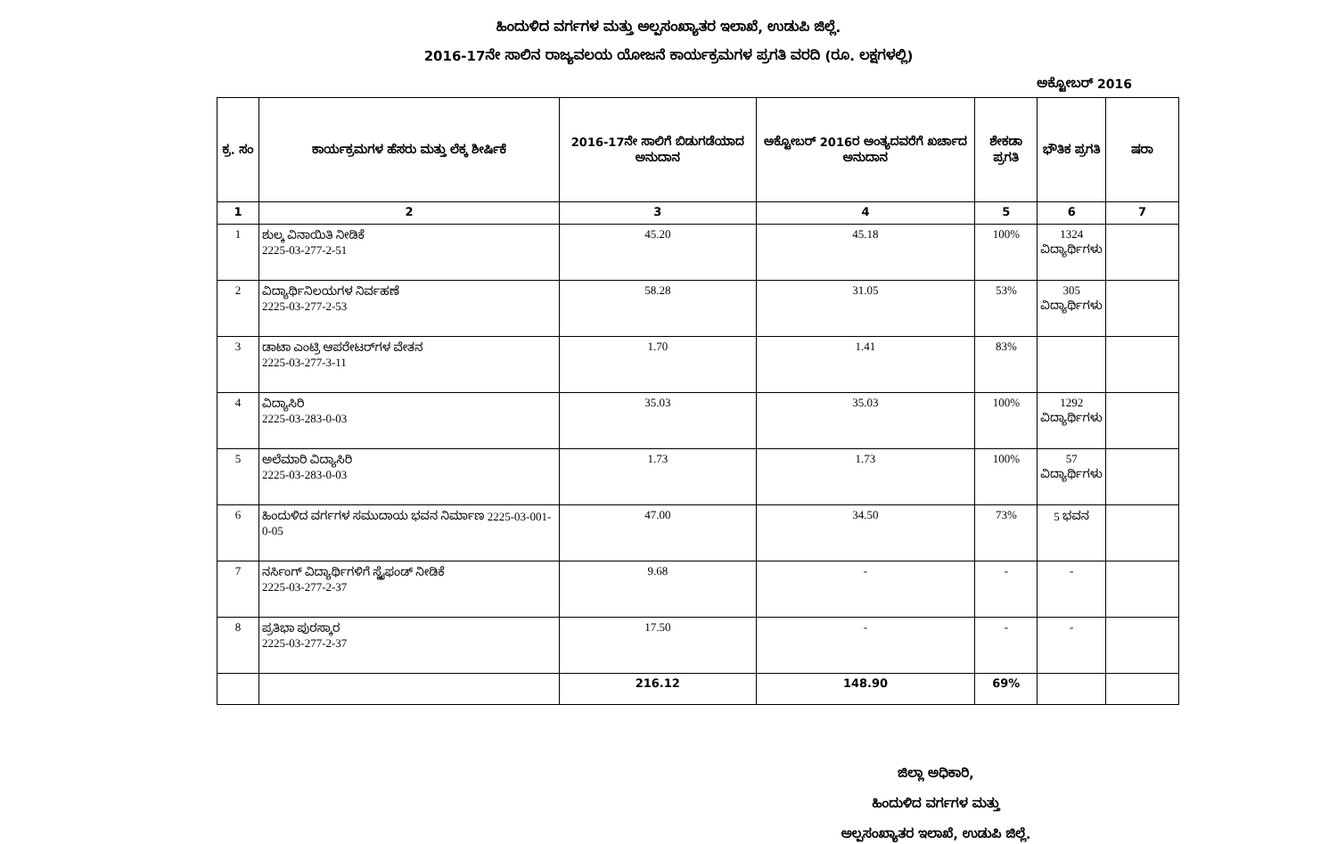ಹಿಂದುಳಿದ ವರ್ಗಗಳ ಮತ್ತು ಅಲ್ಪಸಂಖ್ಯಾತರ ಇಲಾಖೆ, ಉಡುಪಿ ಜಿಲ್ಲೆ.
2016-17ನೇ ಸಾಲಿನ ರಾಜ್ಯವಲಯ ಯೋಜನೆ ಕಾರ್ಯಕ್ರಮಗಳ ಪ್ರಗತಿ ವರದಿ (ರೂ. ಲಕ್ಷಗಳಲ್ಲಿ)
ಅಕ್ಟೋಬರ್ 2016
| ಕ್ರ. ಸಂ | ಕಾರ್ಯಕ್ರಮಗಳ ಹೆಸರು ಮತ್ತು ಲೆಕ್ಕ ಶೀರ್ಷಿಕೆ | 2016-17ನೇ ಸಾಲಿಗೆ ಬಿಡುಗಡೆಯಾದ ಅನುದಾನ | ಅಕ್ಟೋಬರ್ 2016ರ ಅಂತ್ಯದವರೆಗೆ ಖರ್ಚಾದ ಅನುದಾನ | ಶೇಕಡಾ ಪ್ರಗತಿ | ಭೌತಿಕ ಪ್ರಗತಿ | ಷರಾ |
| --- | --- | --- | --- | --- | --- | --- |
| 1 | 2 | 3 | 4 | 5 | 6 | 7 |
| 1 | ಶುಲ್ಕ ವಿನಾಯಿತಿ ನೀಡಿಕೆ 2225-03-277-2-51 | 45.20 | 45.18 | 100% | 1324 ವಿದ್ಯಾರ್ಥಿಗಳು | |
| 2 | ವಿದ್ಯಾರ್ಥಿನಿಲಯಗಳ ನಿರ್ವಹಣೆ 2225-03-277-2-53 | 58.28 | 31.05 | 53% | 305 ವಿದ್ಯಾರ್ಥಿಗಳು | |
| 3 | ಡಾಟಾ ಎಂಟ್ರಿ ಆಪರೇಟರ್‌ಗಳ ವೇತನ 2225-03-277-3-11 | 1.70 | 1.41 | 83% | | |
| 4 | ವಿದ್ಯಾಸಿರಿ 2225-03-283-0-03 | 35.03 | 35.03 | 100% | 1292 ವಿದ್ಯಾರ್ಥಿಗಳು | |
| 5 | ಅಲೆಮಾರಿ ವಿದ್ಯಾಸಿರಿ 2225-03-283-0-03 | 1.73 | 1.73 | 100% | 57 ವಿದ್ಯಾರ್ಥಿಗಳು | |
| 6 | ಹಿಂದುಳಿದ ವರ್ಗಗಳ ಸಮುದಾಯ ಭವನ ನಿರ್ಮಾಣ 2225-03-001-0-05 | 47.00 | 34.50 | 73% | 5 ಭವನ | |
| 7 | ನರ್ಸಿಂಗ್ ವಿದ್ಯಾರ್ಥಿಗಳಿಗೆ ಸ್ಟೈಫಂಡ್ ನೀಡಿಕೆ 2225-03-277-2-37 | 9.68 | - | - | - | |
| 8 | ಪ್ರತಿಭಾ ಪುರಸ್ಕಾರ 2225-03-277-2-37 | 17.50 | - | - | - | |
| | | 216.12 | 148.90 | 69% | | |
ಜಿಲ್ಲಾ ಅಧಿಕಾರಿ,
ಹಿಂದುಳಿದ ವರ್ಗಗಳ ಮತ್ತು
ಅಲ್ಪಸಂಖ್ಯಾತರ ಇಲಾಖೆ, ಉಡುಪಿ ಜಿಲ್ಲೆ.